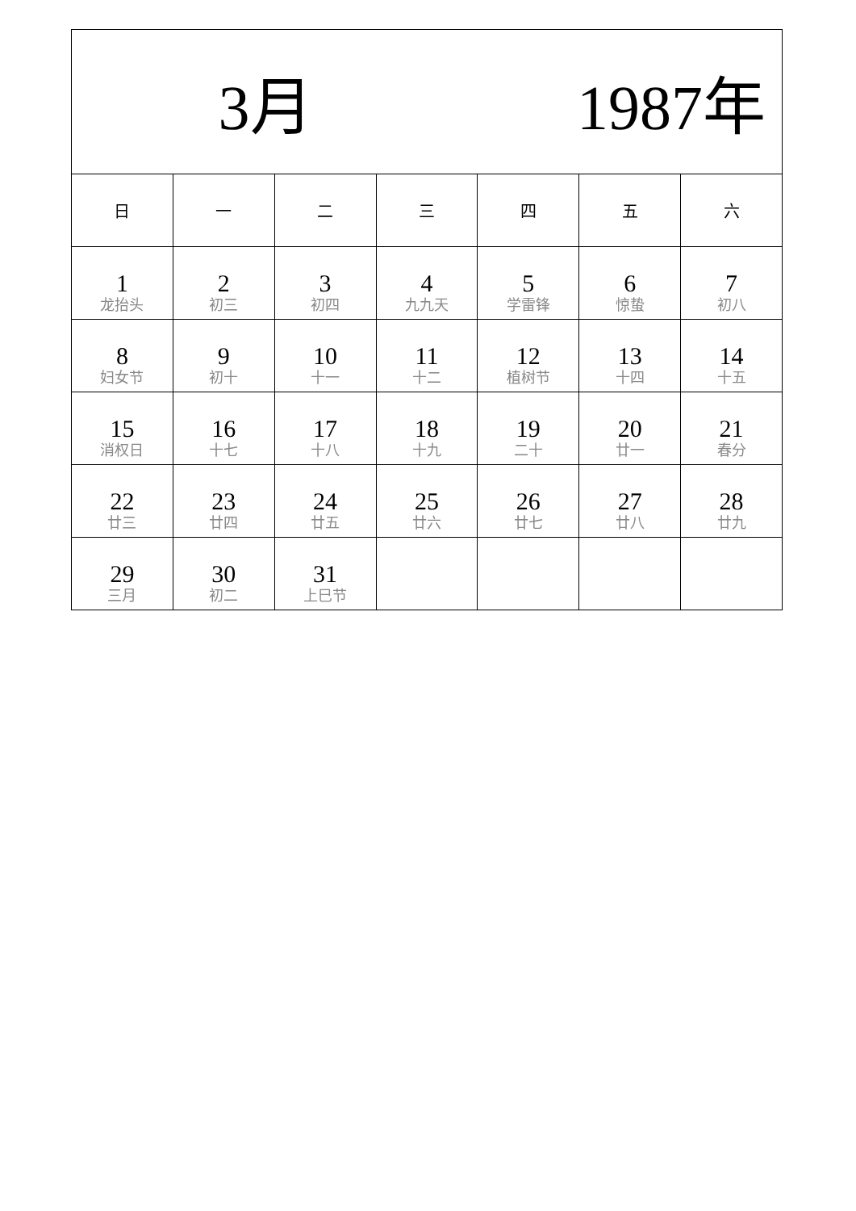| 3月 1987年 | | | | | | |
| 日 | 一 | 二 | 三 | 四 | 五 | 六 |
| 1 龙抬头 | 2 初三 | 3 初四 | 4 九九天 | 5 学雷锋 | 6 惊蛰 | 7 初八 |
| 8 妇女节 | 9 初十 | 10 十一 | 11 十二 | 12 植树节 | 13 十四 | 14 十五 |
| 15 消权日 | 16 十七 | 17 十八 | 18 十九 | 19 二十 | 20 廿一 | 21 春分 |
| 22 廿三 | 23 廿四 | 24 廿五 | 25 廿六 | 26 廿七 | 27 廿八 | 28 廿九 |
| 29 三月 | 30 初二 | 31 上巳节 | | | | |